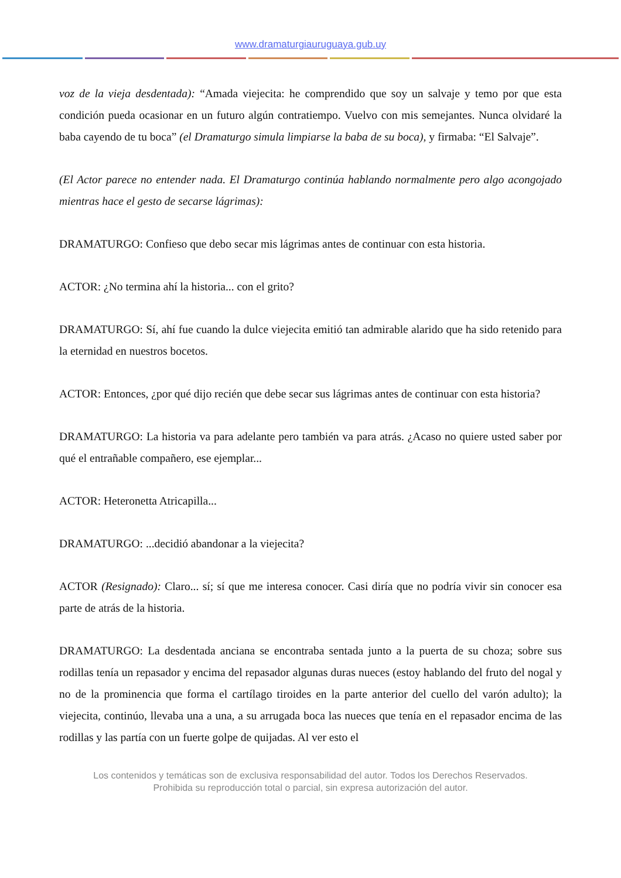www.dramaturgiauruguaya.gub.uy
voz de la vieja desdentada): “Amada viejecita: he comprendido que soy un salvaje y temo por que esta condición pueda ocasionar en un futuro algún contratiempo. Vuelvo con mis semejantes. Nunca olvidaré la baba cayendo de tu boca” (el Dramaturgo simula limpiarse la baba de su boca), y firmaba: “El Salvaje”.
(El Actor parece no entender nada. El Dramaturgo continúa hablando normalmente pero algo acongojado mientras hace el gesto de secarse lágrimas):
DRAMATURGO: Confieso que debo secar mis lágrimas antes de continuar con esta historia.
ACTOR: ¿No termina ahí la historia... con el grito?
DRAMATURGO: Sí, ahí fue cuando la dulce viejecita emitió tan admirable alarido que ha sido retenido para la eternidad en nuestros bocetos.
ACTOR: Entonces, ¿por qué dijo recién que debe secar sus lágrimas antes de continuar con esta historia?
DRAMATURGO: La historia va para adelante pero también va para atrás. ¿Acaso no quiere usted saber por qué el entrañable compañero, ese ejemplar...
ACTOR: Heteronetta Atricapilla...
DRAMATURGO: ...decidió abandonar a la viejecita?
ACTOR (Resignado): Claro... sí; sí que me interesa conocer. Casi diría que no podría vivir sin conocer esa parte de atrás de la historia.
DRAMATURGO: La desdentada anciana se encontraba sentada junto a la puerta de su choza; sobre sus rodillas tenía un repasador y encima del repasador algunas duras nueces (estoy hablando del fruto del nogal y no de la prominencia que forma el cartílago tiroides en la parte anterior del cuello del varón adulto); la viejecita, continúo, llevaba una a una, a su arrugada boca las nueces que tenía en el repasador encima de las rodillas y las partía con un fuerte golpe de quijadas. Al ver esto el
Los contenidos y temáticas son de exclusiva responsabilidad del autor. Todos los Derechos Reservados.
Prohibida su reproducción total o parcial, sin expresa autorización del autor.